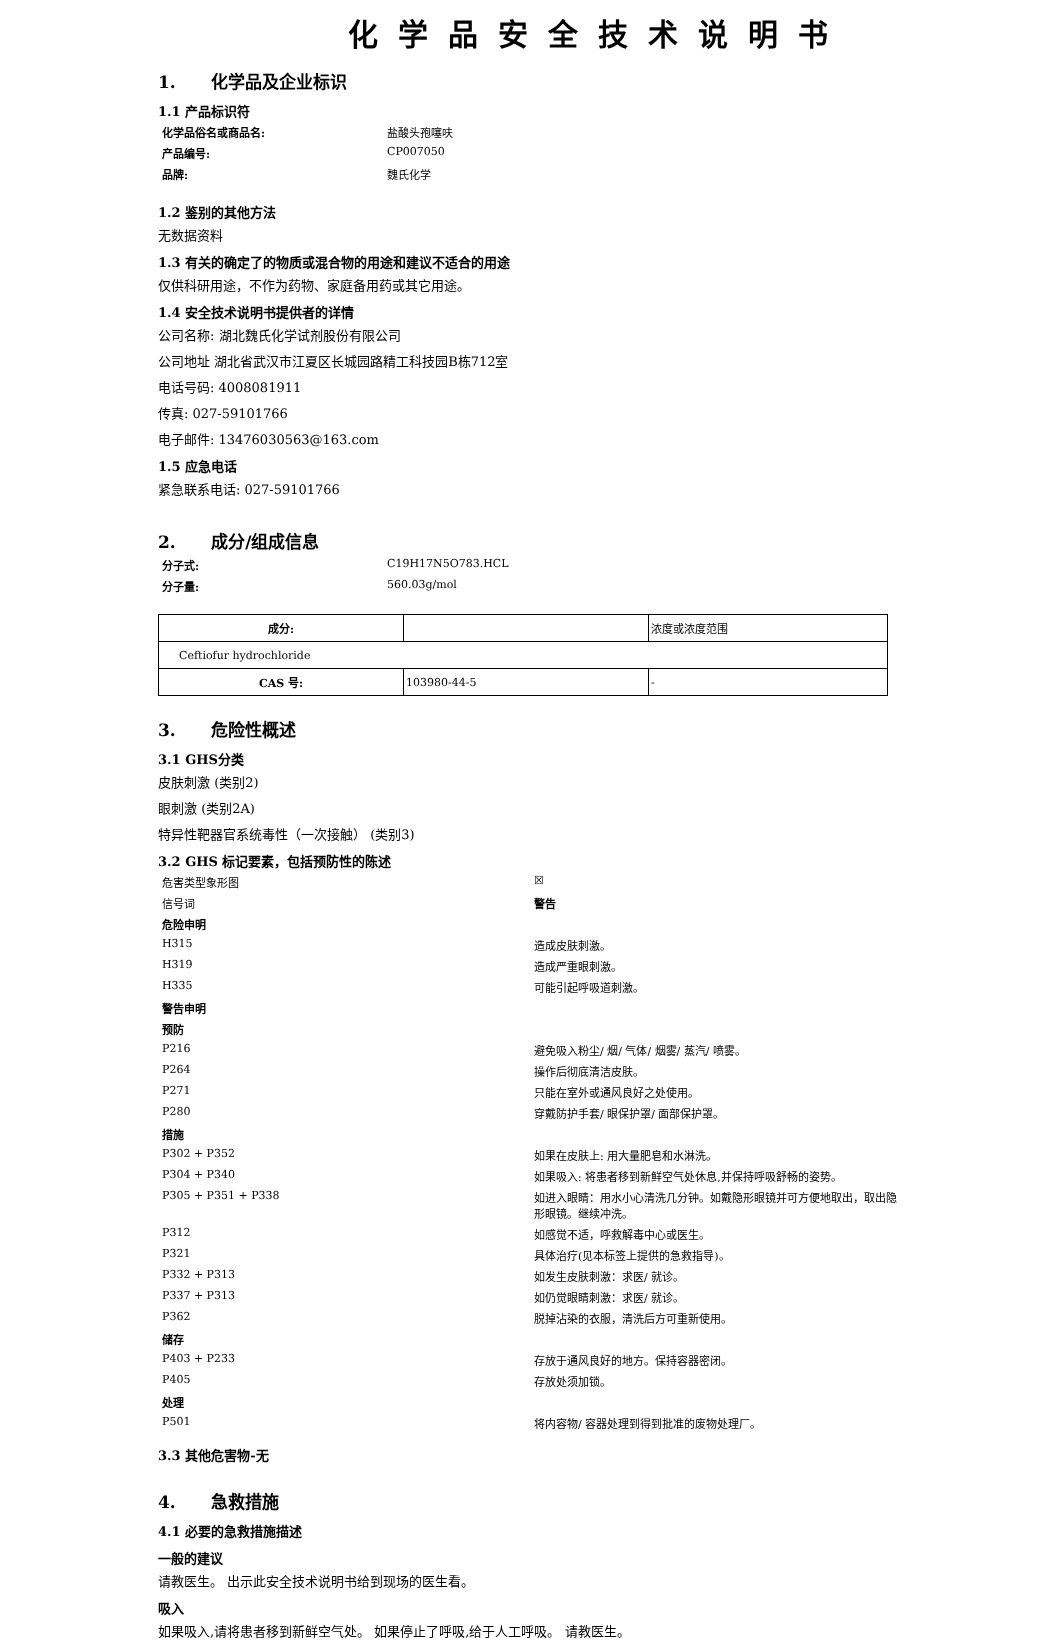化学品安全技术说明书
1. 化学品及企业标识
1.1 产品标识符
化学品俗名或商品名: 盐酸头孢噻呋 产品编号: CP007050 品牌: 魏氏化学
1.2 鉴别的其他方法
无数据资料
1.3 有关的确定了的物质或混合物的用途和建议不适合的用途
仅供科研用途，不作为药物、家庭备用药或其它用途。
1.4 安全技术说明书提供者的详情
公司名称: 湖北魏氏化学试剂股份有限公司
公司地址 湖北省武汉市江夏区长城园路精工科技园B栋712室
电话号码: 4008081911
传真: 027-59101766
电子邮件: 13476030563@163.com
1.5 应急电话
紧急联系电话: 027-59101766
2. 成分/组成信息
分子式: C19H17N5O783.HCL 分子量: 560.03g/mol
| 成分: | | 浓度或浓度范围 |
| Ceftiofur hydrochloride | | |
| CAS 号: | 103980-44-5 | - |
3. 危险性概述
3.1 GHS分类
皮肤刺激 (类别2)
眼刺激 (类别2A)
特异性靶器官系统毒性（一次接触） (类别3)
3.2 GHS 标记要素，包括预防性的陈述
危害类型象形图 ☒ 信号词 警告 危险申明 H315 造成皮肤刺激。 H319 造成严重眼刺激。 H335 可能引起呼吸道刺激。 警告申明 预防 P216 避免吸入粉尘/ 烟/ 气体/ 烟雾/ 蒸汽/ 喷雾。 P264 操作后彻底清洁皮肤。 P271 只能在室外或通风良好之处使用。 P280 穿戴防护手套/ 眼保护罩/ 面部保护罩。 措施 P302 + P352 如果在皮肤上: 用大量肥皂和水淋洗。 P304 + P340 如果吸入: 将患者移到新鲜空气处休息,并保持呼吸舒畅的姿势。 P305 + P351 + P338 如进入眼睛：用水小心清洗几分钟。如戴隐形眼镜并可方便地取出，取出隐形眼镜。继续冲洗。 P312 如感觉不适，呼救解毒中心或医生。 P321 具体治疗(见本标签上提供的急救指导)。 P332 + P313 如发生皮肤刺激：求医/ 就诊。 P337 + P313 如仍觉眼睛刺激：求医/ 就诊。 P362 脱掉沾染的衣服，清洗后方可重新使用。 储存 P403 + P233 存放于通风良好的地方。保持容器密闭。 P405 存放处须加锁。 处理 P501 将内容物/ 容器处理到得到批准的废物处理厂。
3.3 其他危害物-无
4. 急救措施
4.1 必要的急救措施描述
一般的建议
请教医生。 出示此安全技术说明书给到现场的医生看。
吸入
如果吸入,请将患者移到新鲜空气处。 如果停止了呼吸,给于人工呼吸。 请教医生。